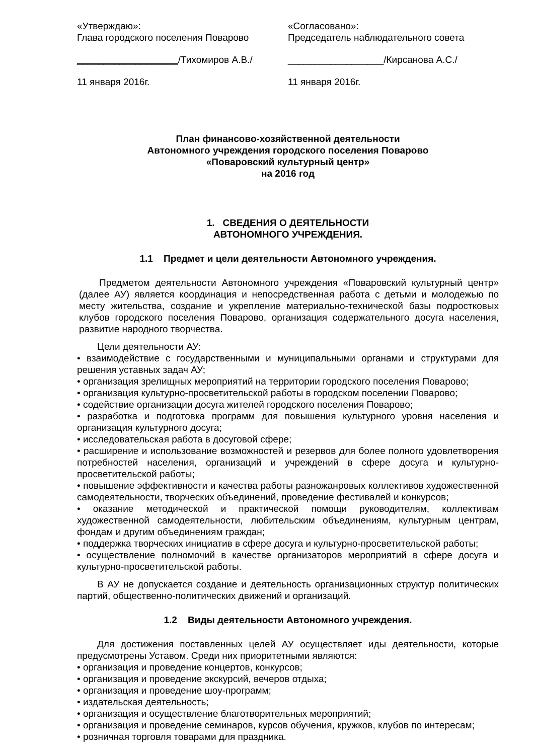«Утверждаю»:
Глава городского поселения Поварово
___________________/Тихомиров А.В./
11 января 2016г.
«Согласовано»:
Председатель наблюдательного совета
__________________/Кирсанова А.С./
11 января 2016г.
План финансово-хозяйственной деятельности
Автономного учреждения городского поселения Поварово
«Поваровский культурный центр»
на 2016 год
1. СВЕДЕНИЯ О ДЕЯТЕЛЬНОСТИ
АВТОНОМНОГО УЧРЕЖДЕНИЯ.
1.1 Предмет и цели деятельности Автономного учреждения.
Предметом деятельности Автономного учреждения «Поваровский культурный центр» (далее АУ) является координация и непосредственная работа с детьми и молодежью по месту жительства, создание и укрепление материально-технической базы подростковых клубов городского поселения Поварово, организация содержательного досуга населения, развитие народного творчества.
Цели деятельности АУ:
• взаимодействие с государственными и муниципальными органами и структурами для решения уставных задач АУ;
• организация зрелищных мероприятий на территории городского поселения Поварово;
• организация культурно-просветительской работы в городском поселении Поварово;
• содействие организации досуга жителей городского поселения Поварово;
• разработка и подготовка программ для повышения культурного уровня населения и организация культурного досуга;
• исследовательская работа в досуговой сфере;
• расширение и использование возможностей и резервов для более полного удовлетворения потребностей населения, организаций и учреждений в сфере досуга и культурно-просветительской работы;
• повышение эффективности и качества работы разножанровых коллективов художественной самодеятельности, творческих объединений, проведение фестивалей и конкурсов;
• оказание методической и практической помощи руководителям, коллективам художественной самодеятельности, любительским объединениям, культурным центрам, фондам и другим объединениям граждан;
• поддержка творческих инициатив в сфере досуга и культурно-просветительской работы;
• осуществление полномочий в качестве организаторов мероприятий в сфере досуга и культурно-просветительской работы.
В АУ не допускается создание и деятельность организационных структур политических партий, общественно-политических движений и организаций.
1.2 Виды деятельности Автономного учреждения.
Для достижения поставленных целей АУ осуществляет иды деятельности, которые предусмотрены Уставом. Среди них приоритетными являются:
• организация и проведение концертов, конкурсов;
• организация и проведение экскурсий, вечеров отдыха;
• организация и проведение шоу-программ;
• издательская деятельность;
• организация и осуществление благотворительных мероприятий;
• организация и проведение семинаров, курсов обучения, кружков, клубов по интересам;
• розничная торговля товарами для праздника.